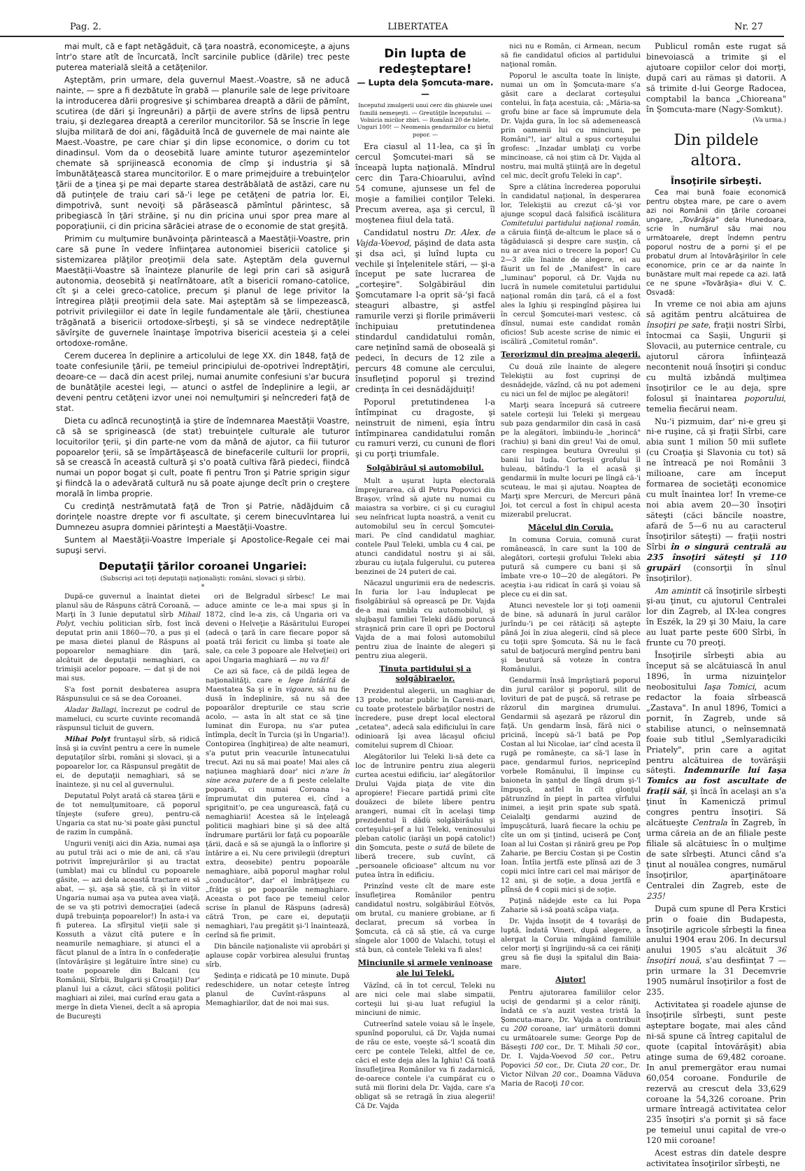Pag. 2. LIBERTATEA Nr. 27
mai mult, că e fapt netăgăduit, că ţara noastră, economiceşte, a ajuns într'o stare atît de încurcată, încît sarcinile publice (dările) trec peste puterea materială sleită a cetăţenilor.
Aşteptăm, prin urmare, dela guvernul Maest.-Voastre, să ne aducă nainte, — spre a fi dezbătute în grabă — planurile sale de lege privitoare la introducerea dării progresive şi schimbarea dreaptă a dării de pămînt, scutirea (de dări şi îngreunări) a părţii de avere strîns de lipsă pentru traiu, şi dezlegarea dreaptă a cererilor muncitorilor. Să se înscrie în lege slujba militară de doi ani, făgăduită încă de guvernele de mai nainte ale Maest.-Voastre, pe care chiar şi din lipse economice, o dorim cu tot dinadinsul. Vom da o deosebită luare aminte tuturor aşezemintelor chemate să sprijinească economia de cîmp şi industria şi să îmbunătăţească starea muncitorilor. E o mare primejduire a trebuinţelor ţării de a ţinea şi pe mai departe starea destrăbălată de astăzi, care nu dă putinţele de traiu cari să-'i lege pe cetăţeni de patria lor. Ei, dimpotrivă, sunt nevoiţi să părăsească pămîntul părintesc, să pribegiască în ţări străine, şi nu din pricina unui spor prea mare al poporaţiunii, ci din pricina sărăciei atrase de o economie de stat greşită.
Primim cu mulţumire bunăvoinţa părintească a Maestăţii-Voastre, prin care să pune în vedere înfiinţarea autonomiei bisericii catolice şi sistemizarea plăţilor preoţimii dela sate. Aşteptăm dela guvernul Maestăţii-Voastre să înainteze planurile de legi prin cari să asigură autonomia, deosebită şi neatîrnătoare, atît a bisericii romano-catolice, cît şi a celei greco-catolice, precum şi planul de lege privitor la întregirea plăţii preoţimii dela sate. Mai aşteptăm să se limpezească, potrivit privilegiilor ei date în legile fundamentale ale ţării, chestiunea trăgănată a bisericii ortodoxe-sîrbeşti, şi să se vindece nedreptăţile săvîrşite de guvernele înaintaşe împotriva bisericii acesteia şi a celei ortodoxe-române.
Cerem ducerea în deplinire a articolului de lege XX. din 1848, faţă de toate confesiunile ţării, pe temeiul principiului de-opotrivei îndreptăţiri, deoare-ce — dacă din acest prilej, numai anumite confesiuni s'ar bucura de bunătăţile acestei legi, — atunci o astfel de îndeplinire a legii, ar deveni pentru cetăţeni izvor unei noi nemulţumiri şi neîncrederi faţă de stat.
Dieta cu adîncă recunoştinţă ia ştire de îndemnarea Maestăţii Voastre, că să se spriginească (de stat) trebuinţele culturale ale tuturor locuitorilor ţerii, şi din parte-ne vom da mână de ajutor, ca fiii tuturor popoarelor ţerii, să se împărtăşească de binefacerile culturii lor proprii, să se crească în această cultură şi s'o poată cultiva fără piedeci, fiindcă numai un popor bogat şi cult, poate fi pentru Tron şi Patrie sprigin sigur şi fiindcă la o adevărată cultură nu să poate ajunge decît prin o creştere morală în limba proprie.
Cu credinţă nestrămutată faţă de Tron şi Patrie, nădăjduim că dorinţele noastre drepte vor fi ascultate, şi cerem binecuvîntarea lui Dumnezeu asupra domniei părinteşti a Maestăţii-Voastre.
Suntem al Maestăţii-Voastre Imperiale şi Apostolice-Regale cei mai supuşi servi.
Deputaţii ţărilor coroanei Ungariei:
(Subscrişi aci toţi deputaţii naţionalişti: români, slovaci şi sîrbi).
*
După-ce guvernul a înaintat dietei planul său de Răspuns cătră Coroană, — Marţi în 3 Iunie deputatul sîrb Mihail Polyt, vechiu politician sîrb, fost încă deputat prin anii 1860—70, a pus şi el pe masa dietei planul de Răspuns al popoarelor nemaghiare din ţară, alcătuit de deputaţii nemaghiari, ca trimişii acelor popoare, — dat şi de noi mai sus.
S'a fost pornit desbaterea asupra Răspunsului ce să se dea Coroanei.
Aladar Ballagi, încrezut pe codrul de mameluci, cu scurte cuvinte recomandă răspunsul ticluit de guvern.
Mihai Polyt fruntaşul sîrb, să ridică însă şi ia cuvînt pentru a cere în numele deputaţilor sîrbi, români şi slovaci, şi a popoarelor lor, ca Răspunsul pregătit de ei, de deputaţii nemaghiari, să se înainteze, şi nu cel al guvernului.
Deputatul Polyt arată că starea ţării e de tot nemulţumitoare, că poporul tînjeşte (sufere greu), pentru-că Ungaria ca stat nu-'si poate găsi punctul de razim în cumpănă.
Ungurii veniţi aici din Azia, numai aşa au putul trăi aci o mie de ani, că s'au potrivit împrejurărilor şi au tractat (umblat) mai cu blîndul cu popoarele găsite, — azi dela această tractare ei să abat, — şi, aşa să ştie, că şi în viitor Ungaria numai aşa va putea avea viaţă, de se va şti potrivì democraţiei (adecă după trebuinţa popoarelor!) În asta-i va fi puterea. La sfîrşitul vieţii sale şi Kossuth a văzut cîtă putere e în neamurile nemaghiare, şi atunci el a făcut planul de a întra în o confederaţie (întovărăşire şi legătuire între sine) cu toate popoarele din Balcani (cu Românii, Sîrbii, Bulgarii şi Croaţii!) Dar' planul lui a căzut, căci sfătoşii politici maghiari ai zilei, mai curînd erau gata a merge în dieta Vienei, decît a să apropia de Bucureşti
ori de Belgradul sîrbesc! Le mai aduce aminte ce le-a mai spus şi în 1872, cînd le-a zis, că Ungaria ori va deveni o Helveţie a Răsăritului Europei (adecă o ţară în care fiecare popor să poată trăi fericit cu limba şi toate ale sale, ca cele 3 popoare ale Helveţiei) ori apoi Ungaria maghiară — nu va fi!
Ce azi să face, că de pildă legea de naţionalităţi, care e lege întărită de Maestatea Sa şi e în vigoare, să nu fie dusă în îndeplinire, să nu să dee popoarălor drepturile ce stau scrie acolo, — asta în alt stat ce să ţine luminat din Europa, nu s'ar putea întîmpla, decît în Turcia (şi în Ungaria!). Contopirea (înghiţirea) de alte neamuri, s'a putut prin veacurile întunecatului trecut. Azi nu să mai poate! Mai ales că naţiunea maghiară doar' nici n'are în sine acea putere de a fi peste celelalte popoară, ci numai Coroana i-a împrumutat din puterea ei, cînd a sprigitnit'o, pe cea ungurească, faţă cu nemaghiarii! Acestea să le înţeleagă politicii maghiari bine şi să dee altă îndrumare purtării lor faţă cu popoarăle ţării, dacă e să se ajungă la o înflorire şi întărire a ei. Nu cere privilegii (drepturi extra, deosebite) pentru popoarăle nemaghiare, aibă poporul maghar rolul „conducător", dar' el îmbrăţişeze cu „frăţie şi pe popoarăle nemaghiare. Aceasta o pot face pe temeiul celor scrise în planul de Răspuns (adresă) cătră Tron, pe care ei, deputaţii nemaghiari, l'au pregătit şi-'l înaintează, cerînd să fie primit.
Din băncile naţionaliste vii aprobări şi aplause copăr vorbirea alesului fruntaş sîrb.
Şedinţa e ridicată pe 10 minute. După redeschidere, un notar ceteşte întreg planul de Cuvînt-răspuns al Memaghiarilor, dat de noi mai sus.
Din lupta de redeşteptare!
— Lupta dela Şomcuta-mare. —
Inceputul zmulgerii unui cerc din ghiarele unei familii nemeşeşti. — Greutăţile începutului. — Volnicia micilor zbiri. — Românii 20 de bilete, Unguri 100! — Neomenia gendarmilor cu bietul popor. —
Era ciasul al 11-lea, ca şi în cercul Şomcutei-mari să se înceapă lupta naţională. Mîndrul cerc din Ţara-Chioarului, avînd 54 comune, ajunsese un fel de moşie a familiei conţilor Teleki. Precum averea, aşa şi cercul, îl moştenea fiiul dela tată.
Candidatul nostru Dr. Alex. de Vajda-Voevod, păşind de data asta şi dsa acì, şi luînd lupta cu vechile şi înţelenitele stări, — şi-a început pe sate lucrarea de „corteşire". Solgăbirăul din Şomcutamare l-a oprit să-'şi facă steaguri albastre, şi astfel ramurile verzi şi florile primăverii închipuiau pretutindenea stindardul candidatului român, care neţinînd samă de oboseală şi pedeci, în decurs de 12 zile a percurs 48 comune ale cercului, însufleţind poporul şi trezind credinţa în cei desnădăjduiţi!
Poporul pretutindenea l-a întîmpinat cu dragoste, şi neinstruit de nimeni, eşia întru întîmpinarea candidatului român cu ramuri verzi, cu cununi de flori şi cu porţi triumfale.
Solgăbirăul şi automobilul.
Mult a uşurat lupta electorală împrejurarea, că dl Petru Popovici din Braşov, vrînd să ajute nu numai cu maiastra sa vorbire, ci şi cu curagiul seu neînfricat lupta noastră, a venit cu automobilul seu în cercul Şomcutei-mari. Pe cînd candidatul maghiar, contele Paul Teleki, umbla cu 4 cai, pe atunci candidatul nostru şi ai săi, zburau cu iuţala fulgerului, cu puterea benzinei de 24 puteri de cai.
Năcazul ungurimii era de nedescris. In furia lor l-au înduplecat pe fisolgăbirăul să oprească pe Dr. Vajda de-a mai umbla cu automobilul, şi slujbaşul familiei Teleki dădù poruncă straşnică prin care îl oprì pe Doctorul Vajda de a mai folosì automobilul pentru ziua de înainte de alegeri şi pentru ziua alegerii.
Ţinuta partidului şi a solgăbiraelor.
Prezidentul alegerii, un maghiar de 13 probe, notar public în Careii-mari, cu toate protestele bărbaţilor nostri de încredere, puse drept local electoral „cetatea", adecă sala edificiului în care odinioară îşi avea lăcaşul oficiul comitelui suprem dl Chioar.
Alegătorilor lui Teleki li-să dete ca loc de întrunire pentru ziua alegerii curtea acestui edificiu, iar' alegătorilor Drului Vajda piaţa de vite din apropiere! Fiecare partidă primì cîte douăzeci de bilete libere pentru arangeri, numai cît în acelaşi timp prezidentul îi dădù solgăbirăului şi corteşului-şef a lui Teleki, veninosului pleban catolic (iarăşi un popă catolic!) din Şomcuta, peste o sută de bilete de liberă trecere, sub cuvînt, că „persoanele oficioase" altcum nu vor putea întra în edificiu.
Prinzînd veste cît de mare este însufleţirea Românilor pentru candidatul nostru, solgăbirăul Eötvös, om brutal, cu maniere grobiane, ar fi declarat, precum să vorbea în Şomcuta, că că să ştie, că va curge sîngele alor 1000 de Valachi, totuşi el stă bun, că contele Teleki va fi ales!
Minciunile şi armele veninoase ale lui Teleki.
Văzînd, că în tot cercul, Teleki nu are nici cele mai slabe simpatii, corteşii lui şi-au luat refugiul la minciuni de nimic.
Cutreerînd satele voiau să le înşele, spunînd poporului, că Dr. Vajda numai de rău ce este, voeşte să-'l scoată din cerc pe contele Teleki, altfel de ce, căci el este deja ales la Ighiu! Că toată însufleţirea Românilor va fi zadarnică, de-oarece contele i'a cumpărat cu o sută mii florini dela Dr. Vajda, care s'a obligat să se retragă în ziua alegerii! Că Dr. Vajda
nici nu e Român, ci Armean, necum să fie candidatul oficios al partidului naţional român.
Poporul le asculta toate în linişte, numai un om în Şomcuta-mare s'a găsit care a declarat corteşului contelui, în faţa acestuia, că: „Măria-sa grofu bine ar face să împrumute dela Dr. Vajda gura, în loc să ademenească prin oamenii lui cu minciuni, pe Români"!, iar' altul a spus corteşului grofesc: „Inzadar umblaţi cu vorbe mincinoase, că noi ştim că Dr. Vajda al nostru, mai multă ştiinţă are în degetul cel mic, decît grofu Teleki în cap".
Spre a clătina încrederea poporului în candidatul naţional, în desperarea lor, Telekiştii au crezut că-'şi vor ajunge scopul dacă falsifică iscălitura Comitetului partidului naţional român, a căruia fiinţă de-altcum le place să o tăgăduiască şi despre care susţin, că nu ar avea nici o trecere la popor! Cu 2—3 zile înainte de alegere, ei au făurit un fel de „Manifest" în care „luminau" poporul, că Dr. Vajda nu lucră în numele comitetului partidului naţional român din ţară, că el a fost ales la Ighiu şi respingînd păşirea lui în cercul Şomcutei-mari vestesc, că dînsul, numai este candidat român oficios! Sub aceste scrise de nimic ei iscăliră „Comitetul român".
Terorizmul din preajma alegerii.
Cu două zile înainte de alegere Telekiştii au fost cuprinşi de desnădejde, văzînd, că nu pot ademeni cu nici un fel de mijloc pe alegători!
Marţi seara începură să cutreere satele corteşii lui Teleki şi mergeau sub paza gendarmilor din casă în casă pe la alegători, îmbiindu-le „horincă" (rachiu) şi bani din greu! Vai de omul, care respingea beutura Ovreului şi banii lui Iuda. Corteşii grofului îl huleau, bătîndu-'l la el acasă şi gendarmii în multe locuri pe lîngă că-'i scuteau, le mai şi ajutau. Noaptea de Marţi spre Mercuri, de Mercuri până Joi, tot cercul a fost în chipul acesta mizerabil prelucrat.
Măcelul din Coruia.
In comuna Coruia, comună curat românească, în care sunt la 100 de alegători, corteşii grofului Teleki abia putură să cumpere cu bani şi să îmbate vre-o 10—20 de alegători. Pe aceştia i-au ridicat în cară şi voiau să plece cu ei din sat.
Atunci nevestele lor şi toţi oamenii de bine, să adunară în jurul carălor jurîndu-'i pe cei rătăciţi să aştepte până Joi în ziua alegerii, cînd să plece cu toţii spre Şomcuta. Să nu le facă satul de batjocură mergînd pentru bani şi beutură să voteze în contra Românului.
Gendarmii însă împrăştiară poporul din jurul carălor şi poporul, silit de lovituri de pat de puşcă, să retrase pe răzorul din marginea drumului. Gendarmii să aşezară pe răzorul din faţă. Un gendarm însă, fără nici o pricină, începù să-'l bată pe Pop Costan al lui Nicolae, iar' cînd acesta îl rugă pe româneşte, ca să-'l lase în pace, gendarmul furios, nepricepînd vorbele Românului, îl împinse cu baioneta în şanţul de lîngă drum şi-'l împuşcă, astfel în cît glonţul pătrunzînd în piept în partea vîrfului inimei, a ieşit prin spate sub spată. Ceialalţi gendarmi auzind de împuşcătură, luară fiecare la ochiu pe cîte un om şi ţintind, uciseră pe Conţ Ioan al lui Costan şi răniră greu pe Pop Zaharie, pe Berciu Costan şi pe Costin Ioan. Întîia jertfă este plînsă azi de 3 copii mici între cari cel mai mărişor de 12 ani, şi de soţie, a doua jertfă e plînsă de 4 copii mici şi de soţie.
Puţină nădejde este ca lui Popa Zaharie să i-să poată scăpa viaţa.
Dr. Vajda însoţit de 4 tovarăşi de luptă, îndată Vineri, după alegere, a alergat la Coruia mîngăind familiile celor morţi şi îngrijindu-să ca cei răniţi greu să fie duşi la spitalul din Baia-mare.
Ajutor!
Pentru ajutorarea familiilor celor ucişi de gendarmi şi a celor răniţi, îndată ce s'a auzit vestea tristă la Şomcuta-mare, Dr. Vajda a contribuit cu 200 coroane, iar' următorii domni cu următoarele sume: George Pop de Băseşti 100 cor., Dr. T. Mihali 50 cor., Dr. I. Vajda-Voevod 50 cor., Petru Popovici 50 cor., Dr. Ciuta 20 cor., Dr. Victor Nilvan 20 cor., Doamna Văduva Maria de Racoţi 10 cor.
Publicul român este rugat să binevoiască a trimite şi el ajutoare copiilor celor doi morţi, după cari au rămas şi datorii. A să trimite d-lui George Radocea, comptabil la banca „Chioreana" în Şomcuta-mare (Nagy-Somkut).
(Va urma.)
Din pildele altora.
Însoţirile sîrbeşti.
Cea mai bună foaie economică pentru obştea mare, pe care o avem azi noi Românii din ţările coroanei ungare, „Tovărăşia" dela Hunedoara, scrie în numărul său mai nou următoarele, drept îndemn pentru poporul nostru de a porni şi el pe probatul drum al întovărăşirilor în cele economice, prin ce ar da nainte în bunăstare mult mai repede ca azi. Iată ce ne spune »Tovărăşia« dlui V. C. Osvadă:
In vreme ce noi abia am ajuns să agităm pentru alcătuirea de însoţiri pe sate, fraţii nostri Sîrbi, întocmai ca Saşii, Ungurii şi Slovacii, au puternice centrale, cu ajutorul cărora înfiinţează necontenit nouă însoţiri şi conduc cu multă izbândă mulţimea însoţirilor ce le au deja, spre folosul şi înaintarea poporului, temelia fiecărui neam.
Nu-'i pizmuim, dar' ni-e greu şi ni-e ruşine, că şi fraţii Sîrbi, care abia sunt 1 milion 50 mii suflete (cu Croaţia şi Slavonia cu tot) să ne întreacă pe noi Românii 3 milioane, care am început formarea de societăţi economice cu mult înaintea lor! In vreme-ce noi abia avem 20—30 însoţiri săteşti (căci băncile noastre, afară de 5—6 nu au caracterul însoţirilor săteşti) — fraţii nostri Sîrbi în o singură centrală au 235 însoţiri săteşti şi 110 grupări (consorţii în sînul însoţirilor).
Am amintit că însoţirile sîrbeşti şi-au ţinut, cu ajutorul Centralei lor din Zagreb, al IX-lea congres în Eszék, la 29 şi 30 Maiu, la care au luat parte peste 600 Sîrbi, în frunte cu 70 preoţi.
Însoţirile sîrbeşti abia au început să se alcătuiască în anul 1896, în urma nizuinţelor neobositului Iaşa Tomici, acum redactor la foaia sîrbească „Zastava". In anul 1896, Tomici a pornit, în Zagreb, unde să stabilise atunci, o neînsemnată foaie sub titlul „Semlyaradiciki Priately", prin care a agitat pentru alcătuirea de tovărăşii săteşti. Indemnurile lui Iaşa Tomics au fost ascultate de fraţii săi, şi încă în acelaşi an s'a ţinut în Kamenicză primul congres pentru însoţiri. Să alcătueşte Centrala în Zagreb, în urma căreia an de an filiale peste filiale să alcătuiesc în o mulţime de sate sîrbeşti. Atunci când s'a ţinut al nouălea congres, numărul însoţirilor, aparţinătoare Centralei din Zagreb, este de 235!
După cum spune dl Pera Krstici prin o foaie din Budapesta, însoţirile agricole sîrbeşti la finea anului 1904 erau 206. In decursul anului 1905 s'au alcătuit 36 însoţiri nouă, s'au desfiinţat 7 — prin urmare la 31 Decemvrie 1905 numărul însoţirilor a fost de 235.
Activitatea şi roadele ajunse de însoţirile sîrbeşti, sunt peste aşteptare bogate, mai ales când ni-să spune că întreg capitalul de quote (capital întovărăşit) abia atinge suma de 69,482 coroane. In anul premergător erau numai 60,054 coroane. Fondurile de rezervă au crescut dela 33,629 coroane la 54,326 coroane. Prin urmare întreagă activitatea celor 235 însoţiri s'a pornit şi să face pe temeiul unui capital de vre-o 120 mii coroane!
Acest estras din datele despre activitatea însoţirilor sîrbeşti, ne